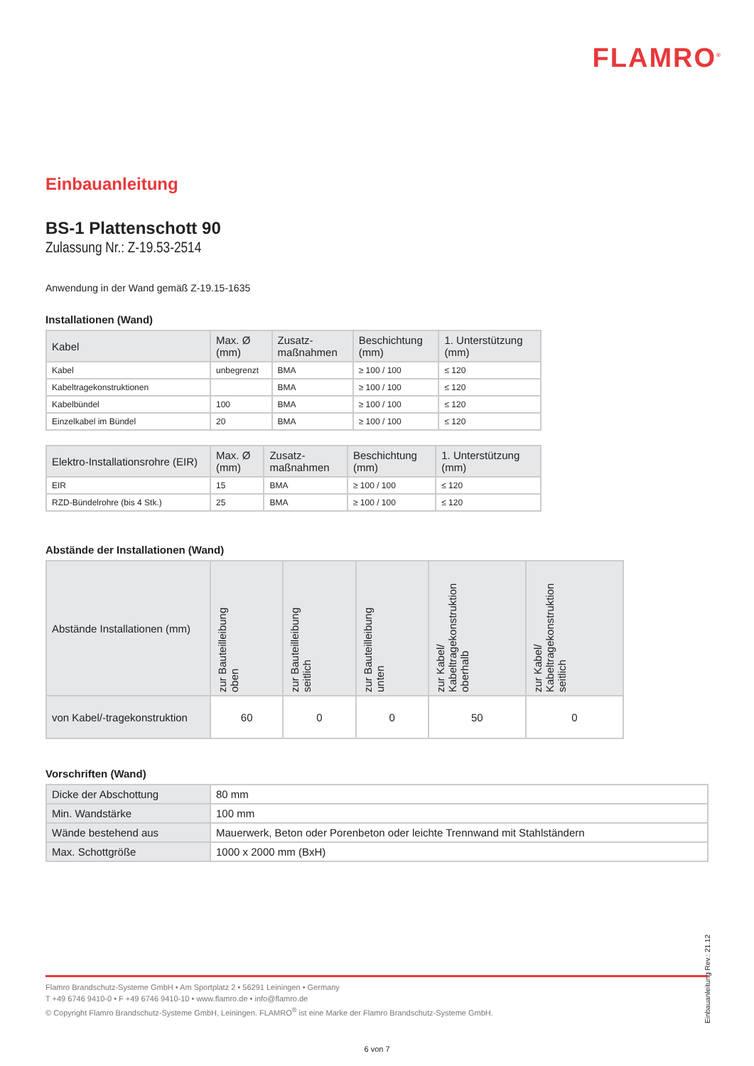FLAMRO<sup>®</sup>
Einbauanleitung
BS-1 Plattenschott 90
Zulassung Nr.: Z-19.53-2514
Anwendung in der Wand gemäß Z-19.15-1635
Installationen (Wand)
| Kabel | Max. Ø (mm) | Zusatz- maßnahmen | Beschichtung (mm) | 1. Unterstützung (mm) |
| --- | --- | --- | --- | --- |
| Kabel | unbegrenzt | BMA | ≥ 100 / 100 | ≤ 120 |
| Kabeltragekonstruktionen | | BMA | ≥ 100 / 100 | ≤ 120 |
| Kabelbündel | 100 | BMA | ≥ 100 / 100 | ≤ 120 |
| Einzelkabel im Bündel | 20 | BMA | ≥ 100 / 100 | ≤ 120 |
| Elektro-Installationsrohre (EIR) | Max. Ø (mm) | Zusatz- maßnahmen | Beschichtung (mm) | 1. Unterstützung (mm) |
| --- | --- | --- | --- | --- |
| EIR | 15 | BMA | ≥ 100 / 100 | ≤ 120 |
| RZD-Bündelrohre (bis 4 Stk.) | 25 | BMA | ≥ 100 / 100 | ≤ 120 |
Abstände der Installationen (Wand)
| Abstände Installationen (mm) | zur Bauteilleibung oben | zur Bauteilleibung seitlich | zur Bauteilleibung unten | zur Kabel/ Kabeltragekonstruktion oberhalb | zur Kabel/ Kabeltragekonstruktion seitlich |
| --- | --- | --- | --- | --- | --- |
| von Kabel/-tragekonstruktion | 60 | 0 | 0 | 50 | 0 |
Vorschriften (Wand)
| Dicke der Abschottung | 80 mm |
| Min. Wandstärke | 100 mm |
| Wände bestehend aus | Mauerwerk, Beton oder Porenbeton oder leichte Trennwand mit Stahlständern |
| Max. Schottgröße | 1000 x 2000 mm (BxH) |
Einbauanleitung Rev.: 21.12
Flamro Brandschutz-Systeme GmbH • Am Sportplatz 2 • 56291 Leiningen • Germany
T +49 6746 9410-0 • F +49 6746 9410-10 • www.flamro.de • info@flamro.de
© Copyright Flamro Brandschutz-Systeme GmbH, Leiningen. FLAMRO<sup>®</sup> ist eine Marke der Flamro Brandschutz-Systeme GmbH.
6 von 7